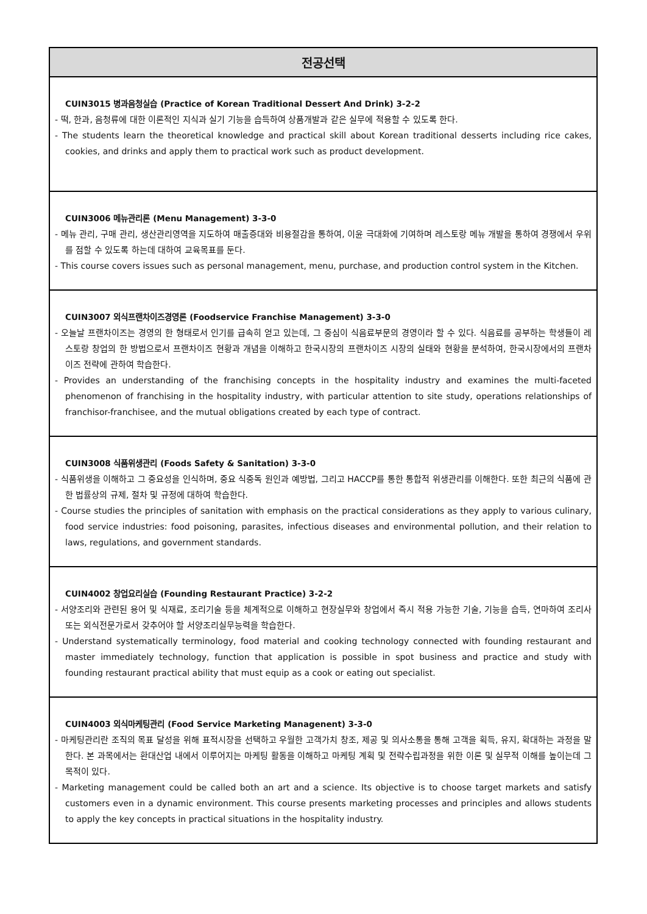| 전공선택 |
| --- |
| CUIN3015 병과음청실습 (Practice of Korean Traditional Dessert And Drink) 3-2-2 - 떡, 한과, 음청류에 대한 이론적인 지식과 실기 기능을 습득하여 상품개발과 같은 실무에 적용할 수 있도록 한다. - The students learn the theoretical knowledge and practical skill about Korean traditional desserts including rice cakes, cookies, and drinks and apply them to practical work such as product development. |
| CUIN3006 메뉴관리론 (Menu Management) 3-3-0 - 메뉴 관리, 구매 관리, 생산관리영역을 지도하여 매출증대와 비용절감을 통하여, 이윤 극대화에 기여하며 레스토랑 메뉴 개발을 통하여 경쟁에서 우위를 점할 수 있도록 하는데 대하여 교육목표를 둔다. - This course covers issues such as personal management, menu, purchase, and production control system in the Kitchen. |
| CUIN3007 외식프랜차이즈경영론 (Foodservice Franchise Management) 3-3-0 - 오늘날 프랜차이즈는 경영의 한 형태로서 인기를 급속히 얻고 있는데, 그 중심이 식음료부문의 경영이라 할 수 있다. 식음료를 공부하는 학생들이 레스토랑 창업의 한 방법으로서 프랜차이즈 현황과 개념을 이해하고 한국시장의 프랜차이즈 시장의 실태와 현황을 분석하여, 한국시장에서의 프랜차이즈 전략에 관하여 학습한다. - Provides an understanding of the franchising concepts in the hospitality industry and examines the multi-faceted phenomenon of franchising in the hospitality industry, with particular attention to site study, operations relationships of franchisor-franchisee, and the mutual obligations created by each type of contract. |
| CUIN3008 식품위생관리 (Foods Safety & Sanitation) 3-3-0 - 식품위생을 이해하고 그 중요성을 인식하며, 중요 식중독 원인과 예방법, 그리고 HACCP를 통한 통합적 위생관리를 이해한다. 또한 최근의 식품에 관한 법률상의 규제, 절차 및 규정에 대하여 학습한다. - Course studies the principles of sanitation with emphasis on the practical considerations as they apply to various culinary, food service industries: food poisoning, parasites, infectious diseases and environmental pollution, and their relation to laws, regulations, and government standards. |
| CUIN4002 창업요리실습 (Founding Restaurant Practice) 3-2-2 - 서양조리와 관련된 용어 및 식재료, 조리기술 등을 체계적으로 이해하고 현장실무와 창업에서 즉시 적용 가능한 기술, 기능을 습득, 연마하여 조리사 또는 외식전문가로서 갖추어야 할 서양조리실무능력을 학습한다. - Understand systematically terminology, food material and cooking technology connected with founding restaurant and master immediately technology, function that application is possible in spot business and practice and study with founding restaurant practical ability that must equip as a cook or eating out specialist. |
| CUIN4003 외식마케팅관리 (Food Service Marketing Managenent) 3-3-0 - 마케팅관리란 조직의 목표 달성을 위해 표적시장을 선택하고 우월한 고객가치 창조, 제공 및 의사소통을 통해 고객을 획득, 유지, 확대하는 과정을 말한다. 본 과목에서는 환대산업 내에서 이루어지는 마케팅 활동을 이해하고 마케팅 계획 및 전략수립과정을 위한 이론 및 실무적 이해를 높이는데 그 목적이 있다. - Marketing management could be called both an art and a science. Its objective is to choose target markets and satisfy customers even in a dynamic environment. This course presents marketing processes and principles and allows students to apply the key concepts in practical situations in the hospitality industry. |